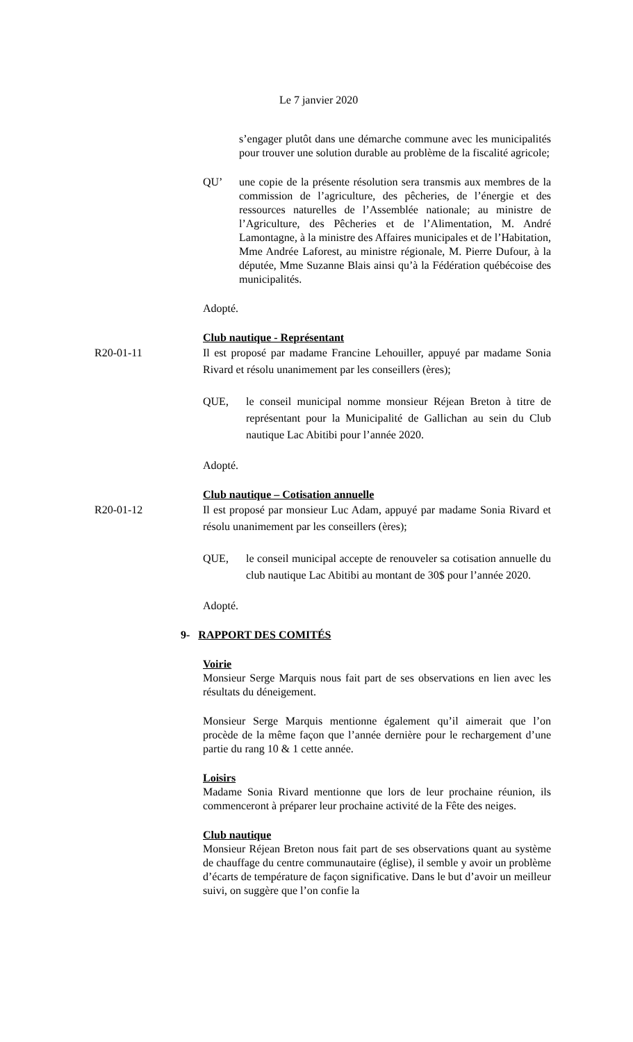Le 7 janvier 2020
s’engager plutôt dans une démarche commune avec les municipalités pour trouver une solution durable au problème de la fiscalité agricole;
QU’ une copie de la présente résolution sera transmis aux membres de la commission de l’agriculture, des pêcheries, de l’énergie et des ressources naturelles de l’Assemblée nationale; au ministre de l’Agriculture, des Pêcheries et de l’Alimentation, M. André Lamontagne, à la ministre des Affaires municipales et de l’Habitation, Mme Andrée Laforest, au ministre régionale, M. Pierre Dufour, à la députée, Mme Suzanne Blais ainsi qu’à la Fédération québécoise des municipalités.
Adopté.
Club nautique - Représentant
R20-01-11
Il est proposé par madame Francine Lehouiller, appuyé par madame Sonia Rivard et résolu unanimement par les conseillers (ères);
QUE, le conseil municipal nomme monsieur Réjean Breton à titre de représentant pour la Municipalité de Gallichan au sein du Club nautique Lac Abitibi pour l’année 2020.
Adopté.
Club nautique – Cotisation annuelle
R20-01-12
Il est proposé par monsieur Luc Adam, appuyé par madame Sonia Rivard et résolu unanimement par les conseillers (ères);
QUE, le conseil municipal accepte de renouveler sa cotisation annuelle du club nautique Lac Abitibi au montant de 30$ pour l’année 2020.
Adopté.
9- RAPPORT DES COMITÉS
Voirie
Monsieur Serge Marquis nous fait part de ses observations en lien avec les résultats du déneigement.
Monsieur Serge Marquis mentionne également qu’il aimerait que l’on procède de la même façon que l’année dernière pour le rechargement d’une partie du rang 10 & 1 cette année.
Loisirs
Madame Sonia Rivard mentionne que lors de leur prochaine réunion, ils commenceront à préparer leur prochaine activité de la Fête des neiges.
Club nautique
Monsieur Réjean Breton nous fait part de ses observations quant au système de chauffage du centre communautaire (église), il semble y avoir un problème d’écarts de température de façon significative. Dans le but d’avoir un meilleur suivi, on suggère que l’on confie la